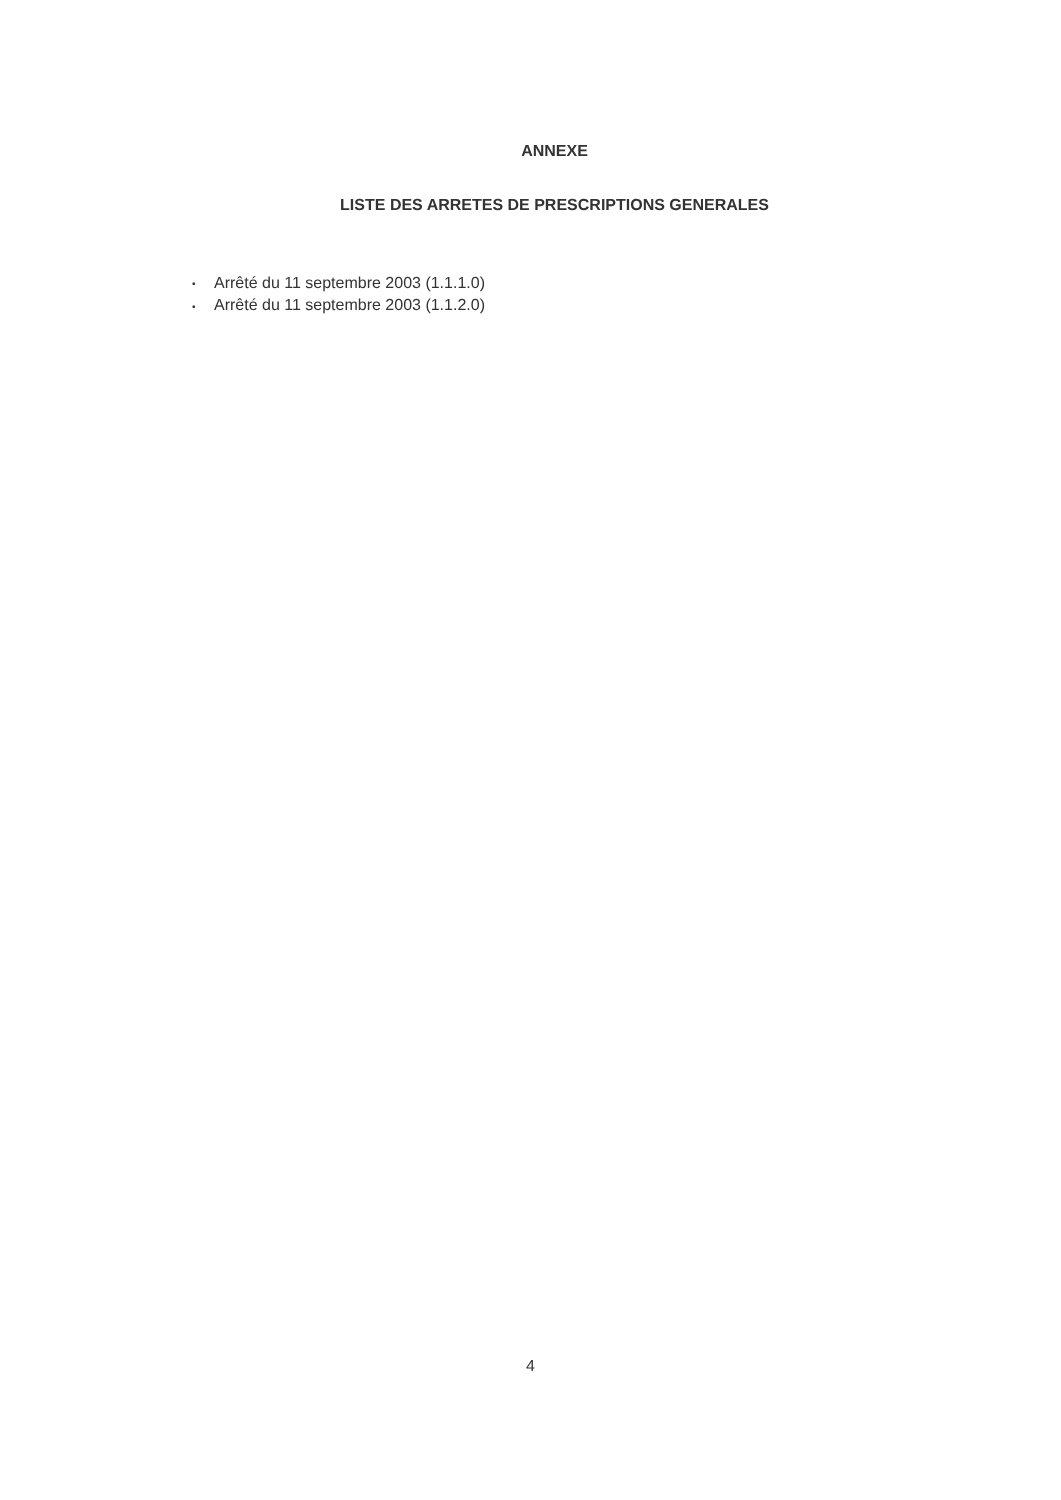ANNEXE
LISTE DES ARRETES DE PRESCRIPTIONS GENERALES
• Arrêté du 11 septembre 2003 (1.1.1.0)
• Arrêté du 11 septembre 2003 (1.1.2.0)
4